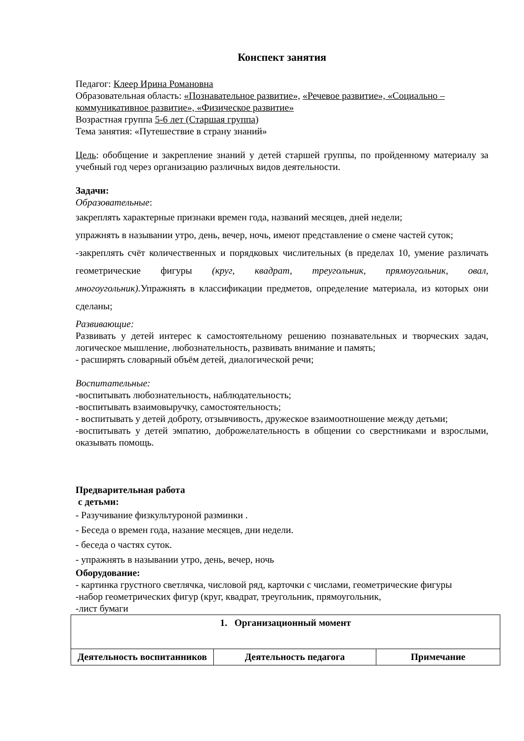Конспект занятия
Педагог: Клеер Ирина Романовна
Образовательная область: «Познавательное развитие», «Речевое развитие», «Социально – коммуникативное развитие», «Физическое развитие»
Возрастная группа 5-6 лет (Старшая группа)
Тема занятия: «Путешествие в страну знаний»
Цель: обобщение и закрепление знаний у детей старшей группы, по пройденному материалу за учебный год через организацию различных видов деятельности.
Задачи:
Образовательные:
закреплять характерные признаки времен года, названий месяцев, дней недели;
упражнять в назывании утро, день, вечер, ночь, имеют представление о смене частей суток;
-закреплять счёт количественных и порядковых числительных (в пределах 10, умение различать геометрические фигуры (круг, квадрат, треугольник, прямоугольник, овал, многоугольник). Упражнять в классификации предметов, определение материала, из которых они сделаны;
Развивающие:
Развивать у детей интерес к самостоятельному решению познавательных и творческих задач, логическое мышление, любознательность, развивать внимание и память;
- расширять словарный объём детей, диалогической речи;
Воспитательные:
-воспитывать любознательность, наблюдательность;
-воспитывать взаимовыручку, самостоятельность;
- воспитывать у детей доброту, отзывчивость, дружеское взаимоотношение между детьми;
-воспитывать у детей эмпатию, доброжелательность в общении со сверстниками и взрослыми, оказывать помощь.
Предварительная работа
с детьми:
- Разучивание физкультуроной разминки .
- Беседа о времен года, назание месяцев, дни недели.
- беседа о частях суток.
- упражнять в назывании утро, день, вечер, ночь
Оборудование:
- картинка грустного светлячка, числовой ряд, карточки с числами, геометрические фигуры
-набор геометрических фигур (круг, квадрат, треугольник, прямоугольник,
-лист бумаги
| 1. Организационный момент | | |
| --- | --- | --- |
| Деятельность воспитанников | Деятельность педагога | Примечание |